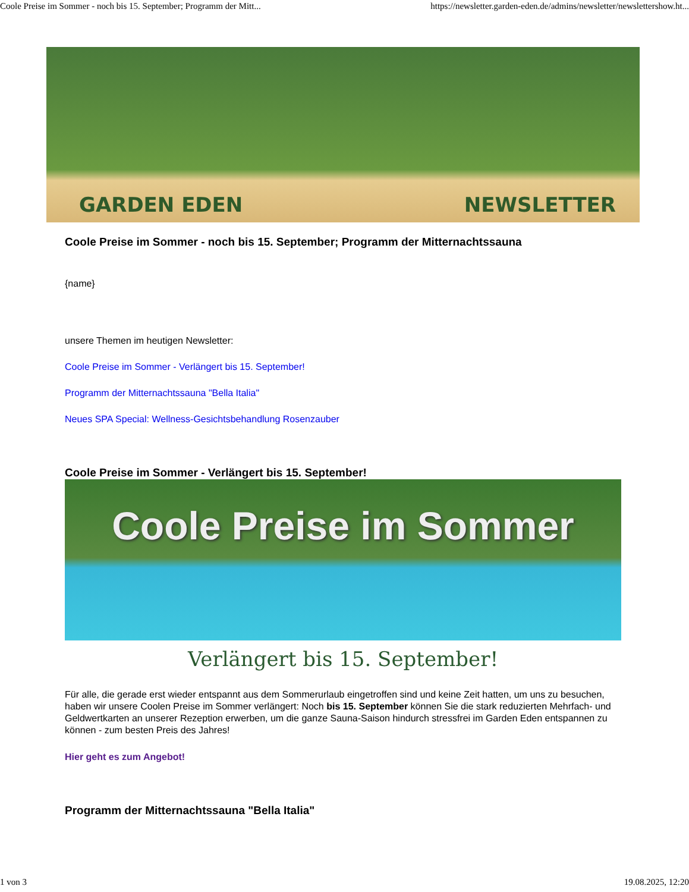Coole Preise im Sommer - noch bis 15. September; Programm der Mitt... https://newsletter.garden-eden.de/admins/newsletter/newslettershow.ht...
GARDEN EDEN NEWSLETTER
Coole Preise im Sommer - noch bis 15. September; Programm der Mitternachtssauna
{name}
unsere Themen im heutigen Newsletter:
Coole Preise im Sommer - Verlängert bis 15. September!
Programm der Mitternachtssauna "Bella Italia"
Neues SPA Special: Wellness-Gesichtsbehandlung Rosenzauber
Coole Preise im Sommer - Verlängert bis 15. September!
Coole Preise im Sommer
Verlängert bis 15. September!
Für alle, die gerade erst wieder entspannt aus dem Sommerurlaub eingetroffen sind und keine Zeit hatten, um uns zu besuchen, haben wir unsere Coolen Preise im Sommer verlängert: Noch bis 15. September können Sie die stark reduzierten Mehrfach- und Geldwertkarten an unserer Rezeption erwerben, um die ganze Sauna-Saison hindurch stressfrei im Garden Eden entspannen zu können - zum besten Preis des Jahres!
Hier geht es zum Angebot!
Programm der Mitternachtssauna "Bella Italia"
1 von 3 19.08.2025, 12:20